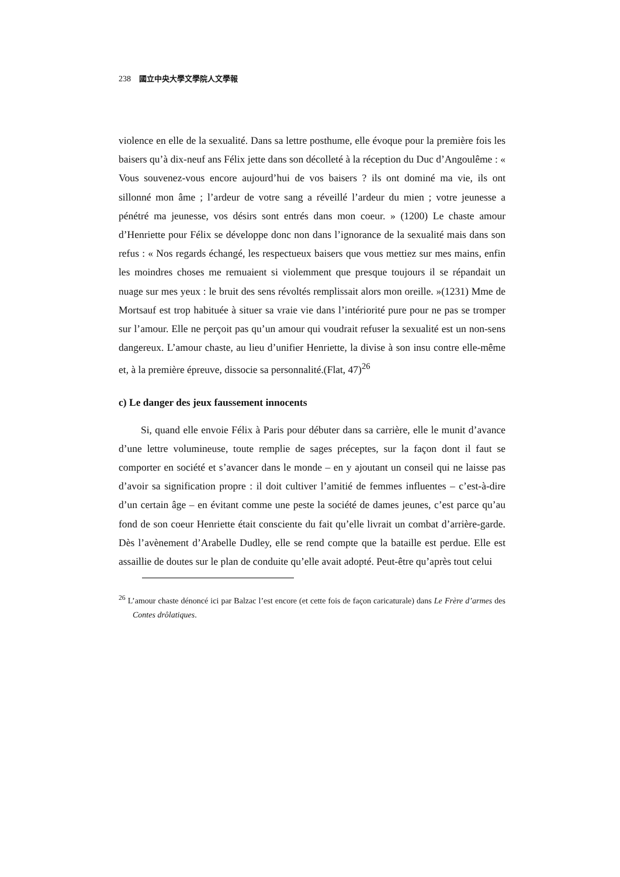238 國立中央大學文學院人文學報
violence en elle de la sexualité. Dans sa lettre posthume, elle évoque pour la première fois les baisers qu’à dix-neuf ans Félix jette dans son décolleté à la réception du Duc d’Angoulême : « Vous souvenez-vous encore aujourd’hui de vos baisers ? ils ont dominé ma vie, ils ont sillonné mon âme ; l’ardeur de votre sang a réveillé l’ardeur du mien ; votre jeunesse a pénétré ma jeunesse, vos désirs sont entrés dans mon coeur. » (1200) Le chaste amour d’Henriette pour Félix se développe donc non dans l’ignorance de la sexualité mais dans son refus : « Nos regards échangé, les respectueux baisers que vous mettiez sur mes mains, enfin les moindres choses me remuaient si violemment que presque toujours il se répandait un nuage sur mes yeux : le bruit des sens révoltés remplissait alors mon oreille. »(1231) Mme de Mortsauf est trop habituée à situer sa vraie vie dans l’intériorité pure pour ne pas se tromper sur l’amour. Elle ne perçoit pas qu’un amour qui voudrait refuser la sexualité est un non-sens dangereux. L’amour chaste, au lieu d’unifier Henriette, la divise à son insu contre elle-même et, à la première épreuve, dissocie sa personnalité.(Flat, 47)<sup>26</sup>
c) Le danger des jeux faussement innocents
Si, quand elle envoie Félix à Paris pour débuter dans sa carrière, elle le munit d’avance d’une lettre volumineuse, toute remplie de sages préceptes, sur la façon dont il faut se comporter en société et s’avancer dans le monde – en y ajoutant un conseil qui ne laisse pas d’avoir sa signification propre : il doit cultiver l’amitié de femmes influentes – c’est-à-dire d’un certain âge – en évitant comme une peste la société de dames jeunes, c’est parce qu’au fond de son coeur Henriette était consciente du fait qu’elle livrait un combat d’arrière-garde. Dès l’avènement d’Arabelle Dudley, elle se rend compte que la bataille est perdue. Elle est assaillie de doutes sur le plan de conduite qu’elle avait adopté. Peut-être qu’après tout celui
<sup>26</sup> L’amour chaste dénoncé ici par Balzac l’est encore (et cette fois de façon caricaturale) dans Le Frère d’armes des Contes drôlatiques.